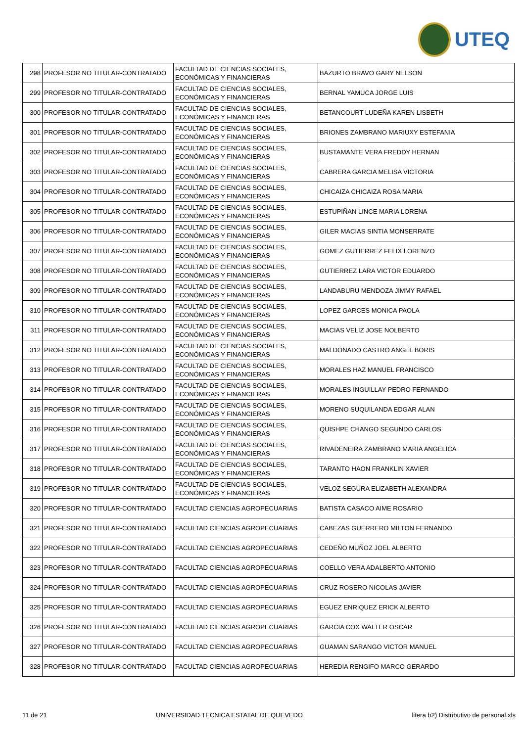UTEQ
| 298 | PROFESOR NO TITULAR-CONTRATADO | FACULTAD DE CIENCIAS SOCIALES, ECONÓMICAS Y FINANCIERAS | BAZURTO BRAVO GARY NELSON |
| 299 | PROFESOR NO TITULAR-CONTRATADO | FACULTAD DE CIENCIAS SOCIALES, ECONÓMICAS Y FINANCIERAS | BERNAL YAMUCA JORGE LUIS |
| 300 | PROFESOR NO TITULAR-CONTRATADO | FACULTAD DE CIENCIAS SOCIALES, ECONÓMICAS Y FINANCIERAS | BETANCOURT LUDEÑA KAREN LISBETH |
| 301 | PROFESOR NO TITULAR-CONTRATADO | FACULTAD DE CIENCIAS SOCIALES, ECONÓMICAS Y FINANCIERAS | BRIONES ZAMBRANO MARIUXY ESTEFANIA |
| 302 | PROFESOR NO TITULAR-CONTRATADO | FACULTAD DE CIENCIAS SOCIALES, ECONÓMICAS Y FINANCIERAS | BUSTAMANTE VERA FREDDY HERNAN |
| 303 | PROFESOR NO TITULAR-CONTRATADO | FACULTAD DE CIENCIAS SOCIALES, ECONÓMICAS Y FINANCIERAS | CABRERA GARCIA MELISA VICTORIA |
| 304 | PROFESOR NO TITULAR-CONTRATADO | FACULTAD DE CIENCIAS SOCIALES, ECONÓMICAS Y FINANCIERAS | CHICAIZA CHICAIZA ROSA MARIA |
| 305 | PROFESOR NO TITULAR-CONTRATADO | FACULTAD DE CIENCIAS SOCIALES, ECONÓMICAS Y FINANCIERAS | ESTUPIÑAN LINCE MARIA LORENA |
| 306 | PROFESOR NO TITULAR-CONTRATADO | FACULTAD DE CIENCIAS SOCIALES, ECONÓMICAS Y FINANCIERAS | GILER MACIAS SINTIA MONSERRATE |
| 307 | PROFESOR NO TITULAR-CONTRATADO | FACULTAD DE CIENCIAS SOCIALES, ECONÓMICAS Y FINANCIERAS | GOMEZ GUTIERREZ FELIX LORENZO |
| 308 | PROFESOR NO TITULAR-CONTRATADO | FACULTAD DE CIENCIAS SOCIALES, ECONÓMICAS Y FINANCIERAS | GUTIERREZ LARA VICTOR EDUARDO |
| 309 | PROFESOR NO TITULAR-CONTRATADO | FACULTAD DE CIENCIAS SOCIALES, ECONÓMICAS Y FINANCIERAS | LANDABURU MENDOZA JIMMY RAFAEL |
| 310 | PROFESOR NO TITULAR-CONTRATADO | FACULTAD DE CIENCIAS SOCIALES, ECONÓMICAS Y FINANCIERAS | LOPEZ GARCES MONICA PAOLA |
| 311 | PROFESOR NO TITULAR-CONTRATADO | FACULTAD DE CIENCIAS SOCIALES, ECONÓMICAS Y FINANCIERAS | MACIAS VELIZ JOSE NOLBERTO |
| 312 | PROFESOR NO TITULAR-CONTRATADO | FACULTAD DE CIENCIAS SOCIALES, ECONÓMICAS Y FINANCIERAS | MALDONADO CASTRO ANGEL BORIS |
| 313 | PROFESOR NO TITULAR-CONTRATADO | FACULTAD DE CIENCIAS SOCIALES, ECONÓMICAS Y FINANCIERAS | MORALES HAZ MANUEL FRANCISCO |
| 314 | PROFESOR NO TITULAR-CONTRATADO | FACULTAD DE CIENCIAS SOCIALES, ECONÓMICAS Y FINANCIERAS | MORALES INGUILLAY PEDRO FERNANDO |
| 315 | PROFESOR NO TITULAR-CONTRATADO | FACULTAD DE CIENCIAS SOCIALES, ECONÓMICAS Y FINANCIERAS | MORENO SUQUILANDA EDGAR ALAN |
| 316 | PROFESOR NO TITULAR-CONTRATADO | FACULTAD DE CIENCIAS SOCIALES, ECONÓMICAS Y FINANCIERAS | QUISHPE CHANGO SEGUNDO CARLOS |
| 317 | PROFESOR NO TITULAR-CONTRATADO | FACULTAD DE CIENCIAS SOCIALES, ECONÓMICAS Y FINANCIERAS | RIVADENEIRA ZAMBRANO MARIA ANGELICA |
| 318 | PROFESOR NO TITULAR-CONTRATADO | FACULTAD DE CIENCIAS SOCIALES, ECONÓMICAS Y FINANCIERAS | TARANTO HAON FRANKLIN XAVIER |
| 319 | PROFESOR NO TITULAR-CONTRATADO | FACULTAD DE CIENCIAS SOCIALES, ECONÓMICAS Y FINANCIERAS | VELOZ SEGURA ELIZABETH ALEXANDRA |
| 320 | PROFESOR NO TITULAR-CONTRATADO | FACULTAD CIENCIAS AGROPECUARIAS | BATISTA CASACO AIME ROSARIO |
| 321 | PROFESOR NO TITULAR-CONTRATADO | FACULTAD CIENCIAS AGROPECUARIAS | CABEZAS GUERRERO MILTON FERNANDO |
| 322 | PROFESOR NO TITULAR-CONTRATADO | FACULTAD CIENCIAS AGROPECUARIAS | CEDEÑO MUÑOZ JOEL ALBERTO |
| 323 | PROFESOR NO TITULAR-CONTRATADO | FACULTAD CIENCIAS AGROPECUARIAS | COELLO VERA ADALBERTO ANTONIO |
| 324 | PROFESOR NO TITULAR-CONTRATADO | FACULTAD CIENCIAS AGROPECUARIAS | CRUZ ROSERO NICOLAS JAVIER |
| 325 | PROFESOR NO TITULAR-CONTRATADO | FACULTAD CIENCIAS AGROPECUARIAS | EGUEZ ENRIQUEZ ERICK ALBERTO |
| 326 | PROFESOR NO TITULAR-CONTRATADO | FACULTAD CIENCIAS AGROPECUARIAS | GARCIA COX WALTER OSCAR |
| 327 | PROFESOR NO TITULAR-CONTRATADO | FACULTAD CIENCIAS AGROPECUARIAS | GUAMAN SARANGO VICTOR MANUEL |
| 328 | PROFESOR NO TITULAR-CONTRATADO | FACULTAD CIENCIAS AGROPECUARIAS | HEREDIA RENGIFO MARCO GERARDO |
11 de 21 UNIVERSIDAD TECNICA ESTATAL DE QUEVEDO litera b2) Distributivo de personal.xls